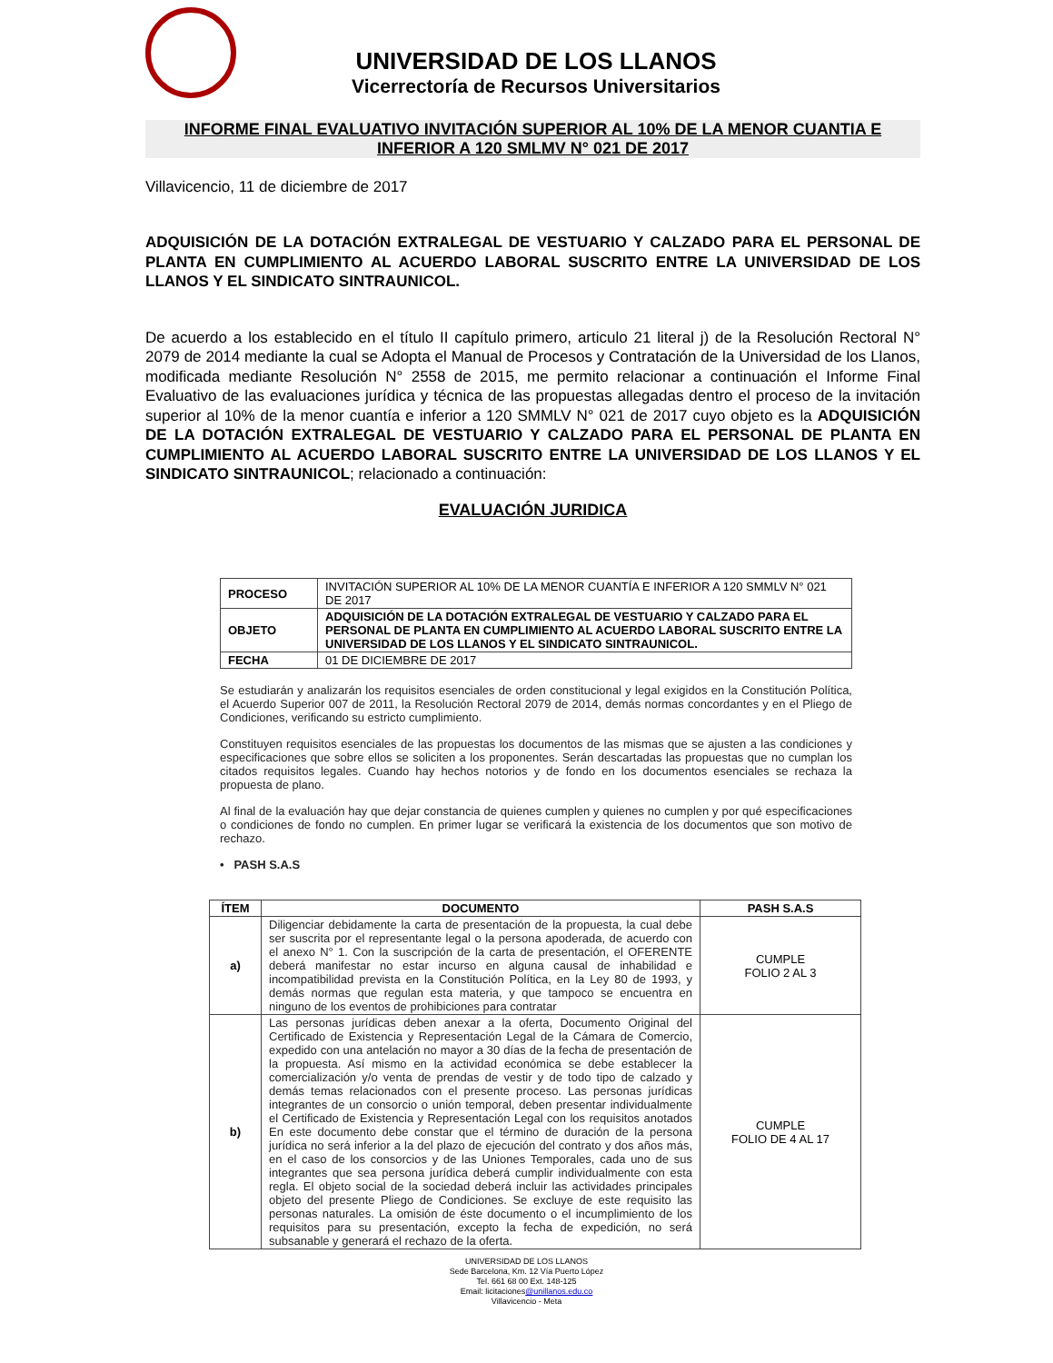UNIVERSIDAD DE LOS LLANOS
Vicerrectoría de Recursos Universitarios
INFORME FINAL EVALUATIVO INVITACIÓN SUPERIOR AL 10% DE LA MENOR CUANTIA E INFERIOR A 120 SMLMV N° 021 DE 2017
Villavicencio, 11 de diciembre de 2017
ADQUISICIÓN DE LA DOTACIÓN EXTRALEGAL DE VESTUARIO Y CALZADO PARA EL PERSONAL DE PLANTA EN CUMPLIMIENTO AL ACUERDO LABORAL SUSCRITO ENTRE LA UNIVERSIDAD DE LOS LLANOS Y EL SINDICATO SINTRAUNICOL.
De acuerdo a los establecido en el título II capítulo primero, articulo 21 literal j) de la Resolución Rectoral N° 2079 de 2014 mediante la cual se Adopta el Manual de Procesos y Contratación de la Universidad de los Llanos, modificada mediante Resolución N° 2558 de 2015, me permito relacionar a continuación el Informe Final Evaluativo de las evaluaciones jurídica y técnica de las propuestas allegadas dentro el proceso de la invitación superior al 10% de la menor cuantía e inferior a 120 SMMLV N° 021 de 2017 cuyo objeto es la ADQUISICIÓN DE LA DOTACIÓN EXTRALEGAL DE VESTUARIO Y CALZADO PARA EL PERSONAL DE PLANTA EN CUMPLIMIENTO AL ACUERDO LABORAL SUSCRITO ENTRE LA UNIVERSIDAD DE LOS LLANOS Y EL SINDICATO SINTRAUNICOL; relacionado a continuación:
EVALUACIÓN JURIDICA
| PROCESO | INVITACIÓN SUPERIOR AL 10% DE LA MENOR CUANTÍA E INFERIOR A 120 SMMLV N° 021 DE 2017 |
| OBJETO | ADQUISICIÓN DE LA DOTACIÓN EXTRALEGAL DE VESTUARIO Y CALZADO PARA EL PERSONAL DE PLANTA EN CUMPLIMIENTO AL ACUERDO LABORAL SUSCRITO ENTRE LA UNIVERSIDAD DE LOS LLANOS Y EL SINDICATO SINTRAUNICOL. |
| FECHA | 01 DE DICIEMBRE DE 2017 |
Se estudiarán y analizarán los requisitos esenciales de orden constitucional y legal exigidos en la Constitución Política, el Acuerdo Superior 007 de 2011, la Resolución Rectoral 2079 de 2014, demás normas concordantes y en el Pliego de Condiciones, verificando su estricto cumplimiento.
Constituyen requisitos esenciales de las propuestas los documentos de las mismas que se ajusten a las condiciones y especificaciones que sobre ellos se soliciten a los proponentes. Serán descartadas las propuestas que no cumplan los citados requisitos legales. Cuando hay hechos notorios y de fondo en los documentos esenciales se rechaza la propuesta de plano.
Al final de la evaluación hay que dejar constancia de quienes cumplen y quienes no cumplen y por qué especificaciones o condiciones de fondo no cumplen. En primer lugar se verificará la existencia de los documentos que son motivo de rechazo.
• PASH S.A.S
| ÍTEM | DOCUMENTO | PASH S.A.S |
| --- | --- | --- |
| a) | Diligenciar debidamente la carta de presentación de la propuesta, la cual debe ser suscrita por el representante legal o la persona apoderada, de acuerdo con el anexo N° 1. Con la suscripción de la carta de presentación, el OFERENTE deberá manifestar no estar incurso en alguna causal de inhabilidad e incompatibilidad prevista en la Constitución Política, en la Ley 80 de 1993, y demás normas que regulan esta materia, y que tampoco se encuentra en ninguno de los eventos de prohibiciones para contratar | CUMPLE FOLIO 2 AL 3 |
| b) | Las personas jurídicas deben anexar a la oferta, Documento Original del Certificado de Existencia y Representación Legal de la Cámara de Comercio, expedido con una antelación no mayor a 30 días de la fecha de presentación de la propuesta. Así mismo en la actividad económica se debe establecer la comercialización y/o venta de prendas de vestir y de todo tipo de calzado y demás temas relacionados con el presente proceso. Las personas jurídicas integrantes de un consorcio o unión temporal, deben presentar individualmente el Certificado de Existencia y Representación Legal con los requisitos anotados En este documento debe constar que el término de duración de la persona jurídica no será inferior a la del plazo de ejecución del contrato y dos años más, en el caso de los consorcios y de las Uniones Temporales, cada uno de sus integrantes que sea persona jurídica deberá cumplir individualmente con esta regla. El objeto social de la sociedad deberá incluir las actividades principales objeto del presente Pliego de Condiciones. Se excluye de este requisito las personas naturales. La omisión de éste documento o el incumplimiento de los requisitos para su presentación, excepto la fecha de expedición, no será subsanable y generará el rechazo de la oferta. | CUMPLE FOLIO DE 4 AL 17 |
UNIVERSIDAD DE LOS LLANOS
Sede Barcelona, Km. 12 Vía Puerto López
Tel. 661 68 00 Ext. 148-125
Email: licitaciones@unillanos.edu.co
Villavicencio - Meta